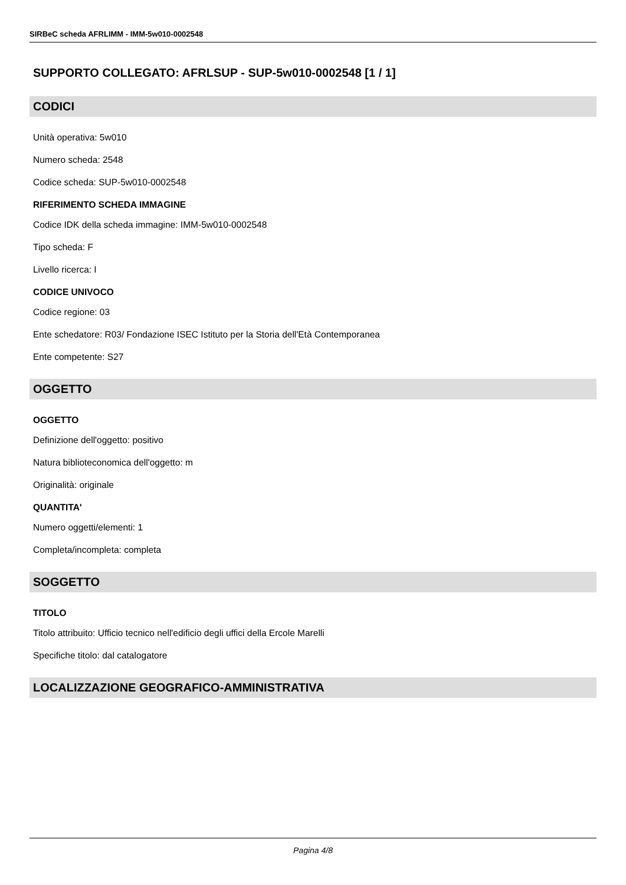SIRBeC scheda AFRLIMM - IMM-5w010-0002548
SUPPORTO COLLEGATO: AFRLSUP - SUP-5w010-0002548 [1 / 1]
CODICI
Unità operativa: 5w010
Numero scheda: 2548
Codice scheda: SUP-5w010-0002548
RIFERIMENTO SCHEDA IMMAGINE
Codice IDK della scheda immagine: IMM-5w010-0002548
Tipo scheda: F
Livello ricerca: I
CODICE UNIVOCO
Codice regione: 03
Ente schedatore: R03/ Fondazione ISEC Istituto per la Storia dell'Età Contemporanea
Ente competente: S27
OGGETTO
OGGETTO
Definizione dell'oggetto: positivo
Natura biblioteconomica dell'oggetto: m
Originalità: originale
QUANTITA'
Numero oggetti/elementi: 1
Completa/incompleta: completa
SOGGETTO
TITOLO
Titolo attribuito: Ufficio tecnico nell'edificio degli uffici della Ercole Marelli
Specifiche titolo: dal catalogatore
LOCALIZZAZIONE GEOGRAFICO-AMMINISTRATIVA
Pagina 4/8